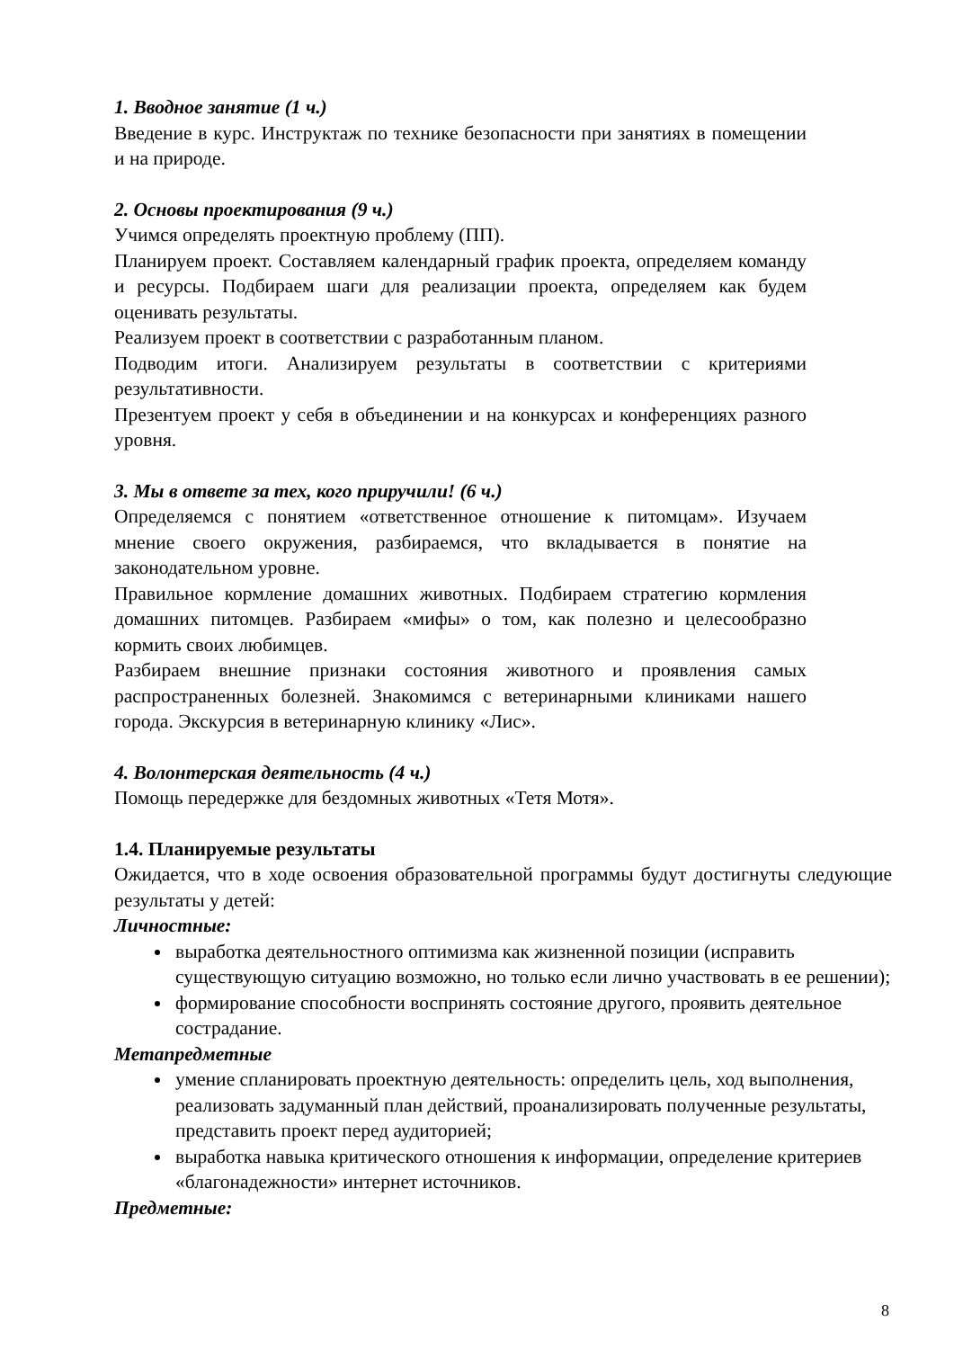1. Вводное занятие (1 ч.)
Введение в курс. Инструктаж по технике безопасности при занятиях в помещении и на природе.
2. Основы проектирования (9 ч.)
Учимся определять проектную проблему (ПП).
Планируем проект. Составляем календарный график проекта, определяем команду и ресурсы. Подбираем шаги для реализации проекта, определяем как будем оценивать результаты.
Реализуем проект в соответствии с разработанным планом.
Подводим итоги. Анализируем результаты в соответствии с критериями результативности.
Презентуем проект у себя в объединении и на конкурсах и конференциях разного уровня.
3. Мы в ответе за тех, кого приручили! (6 ч.)
Определяемся с понятием «ответственное отношение к питомцам». Изучаем мнение своего окружения, разбираемся, что вкладывается в понятие на законодательном уровне.
Правильное кормление домашних животных. Подбираем стратегию кормления домашних питомцев. Разбираем «мифы» о том, как полезно и целесообразно кормить своих любимцев.
Разбираем внешние признаки состояния животного и проявления самых распространенных болезней. Знакомимся с ветеринарными клиниками нашего города. Экскурсия в ветеринарную клинику «Лис».
4. Волонтерская деятельность (4 ч.)
Помощь передержке для бездомных животных «Тетя Мотя».
1.4. Планируемые результаты
Ожидается, что в ходе освоения образовательной программы будут достигнуты следующие результаты у детей:
Личностные:
выработка деятельностного оптимизма как жизненной позиции (исправить существующую ситуацию возможно, но только если лично участвовать в ее решении);
формирование способности воспринять состояние другого, проявить деятельное сострадание.
Метапредметные
умение спланировать проектную деятельность: определить цель, ход выполнения, реализовать задуманный план действий, проанализировать полученные результаты, представить проект перед аудиторией;
выработка навыка критического отношения к информации, определение критериев «благонадежности» интернет источников.
Предметные:
8